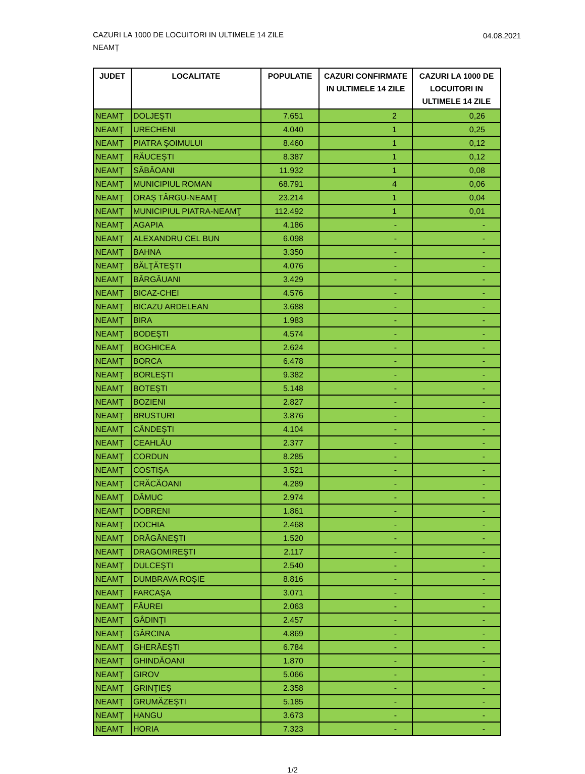CAZURI LA 1000 DE LOCUITORI IN ULTIMELE 14 ZILE
NEAMȚ
04.08.2021
| JUDET | LOCALITATE | POPULATIE | CAZURI CONFIRMATE IN ULTIMELE 14 ZILE | CAZURI LA 1000 DE LOCUITORI IN ULTIMELE 14 ZILE |
| --- | --- | --- | --- | --- |
| NEAMŢ | DOLJEŞTI | 7.651 | 2 | 0,26 |
| NEAMŢ | URECHENI | 4.040 | 1 | 0,25 |
| NEAMŢ | PIATRA ŞOIMULUI | 8.460 | 1 | 0,12 |
| NEAMŢ | RĂUCEŞTI | 8.387 | 1 | 0,12 |
| NEAMŢ | SĂBĂOANI | 11.932 | 1 | 0,08 |
| NEAMŢ | MUNICIPIUL ROMAN | 68.791 | 4 | 0,06 |
| NEAMŢ | ORAŞ TÂRGU-NEAMŢ | 23.214 | 1 | 0,04 |
| NEAMŢ | MUNICIPIUL PIATRA-NEAMŢ | 112.492 | 1 | 0,01 |
| NEAMŢ | AGAPIA | 4.186 | - | - |
| NEAMŢ | ALEXANDRU CEL BUN | 6.098 | - | - |
| NEAMŢ | BAHNA | 3.350 | - | - |
| NEAMŢ | BĂLŢĂTEŞTI | 4.076 | - | - |
| NEAMŢ | BÂRGĂUANI | 3.429 | - | - |
| NEAMŢ | BICAZ-CHEI | 4.576 | - | - |
| NEAMŢ | BICAZU ARDELEAN | 3.688 | - | - |
| NEAMŢ | BIRA | 1.983 | - | - |
| NEAMŢ | BODEŞTI | 4.574 | - | - |
| NEAMŢ | BOGHICEA | 2.624 | - | - |
| NEAMŢ | BORCA | 6.478 | - | - |
| NEAMŢ | BORLEŞTI | 9.382 | - | - |
| NEAMŢ | BOTEŞTI | 5.148 | - | - |
| NEAMŢ | BOZIENI | 2.827 | - | - |
| NEAMŢ | BRUSTURI | 3.876 | - | - |
| NEAMŢ | CÂNDEŞTI | 4.104 | - | - |
| NEAMŢ | CEAHLĂU | 2.377 | - | - |
| NEAMŢ | CORDUN | 8.285 | - | - |
| NEAMŢ | COSTIŞA | 3.521 | - | - |
| NEAMŢ | CRĂCĂOANI | 4.289 | - | - |
| NEAMŢ | DĂMUC | 2.974 | - | - |
| NEAMŢ | DOBRENI | 1.861 | - | - |
| NEAMŢ | DOCHIA | 2.468 | - | - |
| NEAMŢ | DRĂGĂNEŞTI | 1.520 | - | - |
| NEAMŢ | DRAGOMIREŞTI | 2.117 | - | - |
| NEAMŢ | DULCEŞTI | 2.540 | - | - |
| NEAMŢ | DUMBRAVA ROŞIE | 8.816 | - | - |
| NEAMŢ | FARCAŞA | 3.071 | - | - |
| NEAMŢ | FĂUREI | 2.063 | - | - |
| NEAMŢ | GÂDINŢI | 2.457 | - | - |
| NEAMŢ | GÂRCINA | 4.869 | - | - |
| NEAMŢ | GHERĂEŞTI | 6.784 | - | - |
| NEAMŢ | GHINDĂOANI | 1.870 | - | - |
| NEAMŢ | GIROV | 5.066 | - | - |
| NEAMŢ | GRINŢIEŞ | 2.358 | - | - |
| NEAMŢ | GRUMĂZEŞTI | 5.185 | - | - |
| NEAMŢ | HANGU | 3.673 | - | - |
| NEAMŢ | HORIA | 7.323 | - | - |
1/2